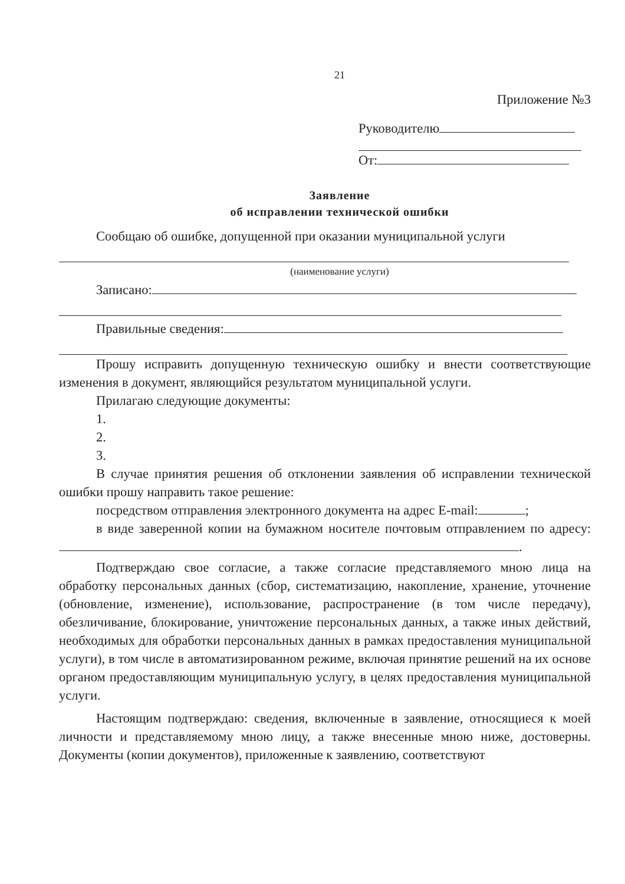21
Приложение №3
Руководителю
От:
Заявление
об исправлении технической ошибки
Сообщаю об ошибке, допущенной при оказании муниципальной услуги
(наименование услуги)
Записано:
Правильные сведения:
Прошу исправить допущенную техническую ошибку и внести соответствующие изменения в документ, являющийся результатом муниципальной услуги.
Прилагаю следующие документы:
1.
2.
3.
В случае принятия решения об отклонении заявления об исправлении технической ошибки прошу направить такое решение:
посредством отправления электронного документа на адрес E-mail: ;
в виде заверенной копии на бумажном носителе почтовым отправлением по адресу: .
Подтверждаю свое согласие, а также согласие представляемого мною лица на обработку персональных данных (сбор, систематизацию, накопление, хранение, уточнение (обновление, изменение), использование, распространение (в том числе передачу), обезличивание, блокирование, уничтожение персональных данных, а также иных действий, необходимых для обработки персональных данных в рамках предоставления муниципальной услуги), в том числе в автоматизированном режиме, включая принятие решений на их основе органом предоставляющим муниципальную услугу, в целях предоставления муниципальной услуги.
Настоящим подтверждаю: сведения, включенные в заявление, относящиеся к моей личности и представляемому мною лицу, а также внесенные мною ниже, достоверны. Документы (копии документов), приложенные к заявлению, соответствуют